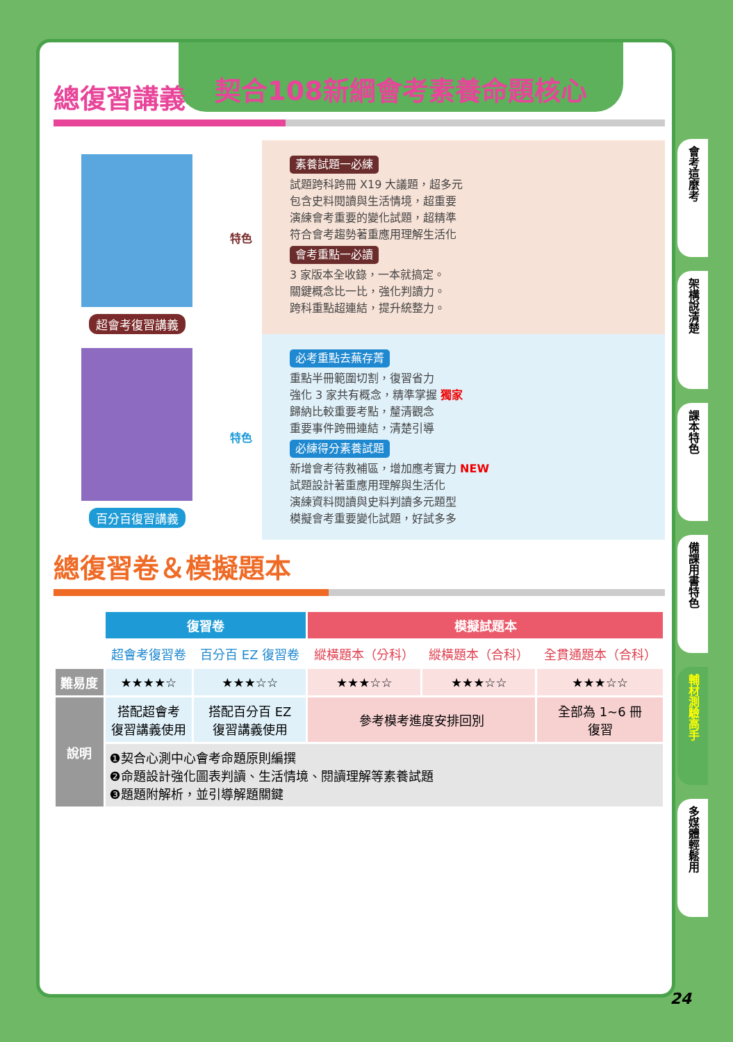契合108新綱會考素養命題核心
總復習講義
超會考復習講義
特色
素養試題一必練
試題跨科跨冊 X19 大議題，超多元
包含史料閱讀與生活情境，超重要
演練會考重要的變化試題，超精準
符合會考趨勢著重應用理解生活化
會考重點一必讀
3 家版本全收錄，一本就搞定。
關鍵概念比一比，強化判讀力。
跨科重點超連結，提升統整力。
百分百復習講義
特色
必考重點去蕪存菁
重點半冊範圍切割，復習省力
強化 3 家共有概念，精準掌握 獨家
歸納比較重要考點，釐清觀念
重要事件跨冊連結，清楚引導
必練得分素養試題
新增會考待救補區，增加應考實力 NEW
試題設計著重應用理解與生活化
演練資料閱讀與史料判讀多元題型
模擬會考重要變化試題，好試多多
總復習卷＆模擬題本
| | 復習卷 | | 模擬試題本 | | |
| --- | --- | --- | --- | --- | --- |
| | 超會考復習卷 | 百分百 EZ 復習卷 | 縱橫題本（分科） | 縱橫題本（合科） | 全貫通題本（合科） |
| 難易度 | ★★★★☆ | ★★★☆☆ | ★★★☆☆ | ★★★☆☆ | ★★★☆☆ |
| 說明 | 搭配超會考 復習講義使用 | 搭配百分百 EZ 復習講義使用 | 參考模考進度安排回別 | | 全部為 1~6 冊 復習 |
| | ❶契合心測中心會考命題原則編撰 ❷命題設計強化圖表判讀、生活情境、閱讀理解等素養試題 ❸題題附解析，並引導解題關鍵 | | | | |
會考這麼考
架構說清楚
課本特色
備課用書特色
輔材測驗高手
多媒體輕鬆用
24